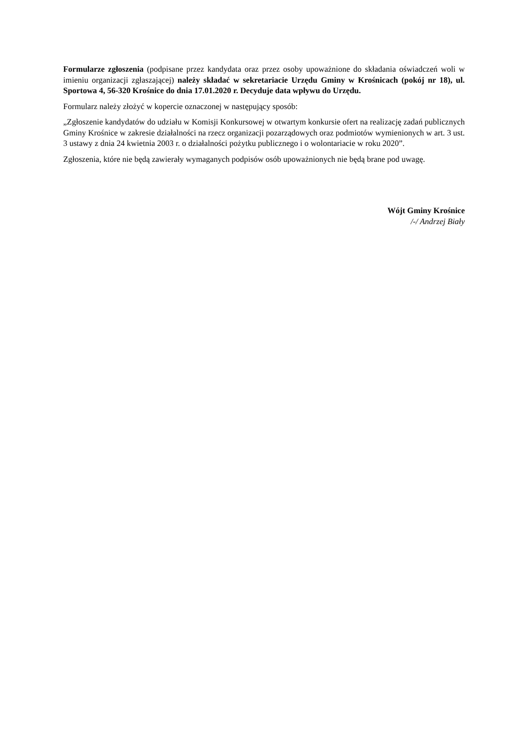Formularze zgłoszenia (podpisane przez kandydata oraz przez osoby upoważnione do składania oświadczeń woli w imieniu organizacji zgłaszającej) należy składać w sekretariacie Urzędu Gminy w Krośnicach (pokój nr 18), ul. Sportowa 4, 56-320 Krośnice do dnia 17.01.2020 r. Decyduje data wpływu do Urzędu.
Formularz należy złożyć w kopercie oznaczonej w następujący sposób:
„Zgłoszenie kandydatów do udziału w Komisji Konkursowej w otwartym konkursie ofert na realizację zadań publicznych Gminy Krośnice w zakresie działalności na rzecz organizacji pozarządowych oraz podmiotów wymienionych w art. 3 ust. 3 ustawy z dnia 24 kwietnia 2003 r. o działalności pożytku publicznego i o wolontariacie w roku 2020”.
Zgłoszenia, które nie będą zawierały wymaganych podpisów osób upoważnionych nie będą brane pod uwagę.
Wójt Gminy Krośnice
/-/ Andrzej Biały